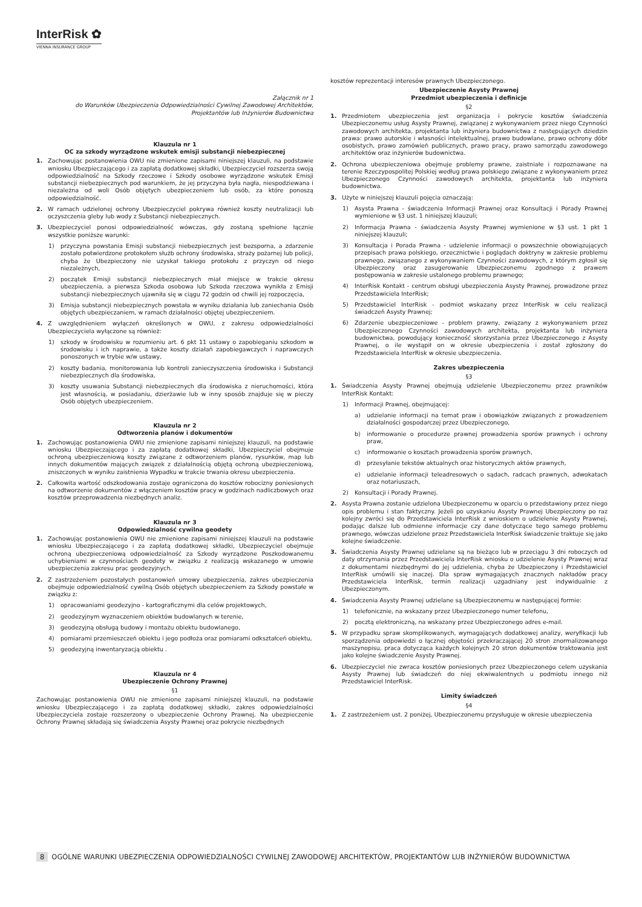InterRisk ✿
VIENNA INSURANCE GROUP
Załącznik nr 1
do Warunków Ubezpieczenia Odpowiedzialności Cywilnej Zawodowej Architektów,
Projektantów lub Inżynierów Budownictwa
Klauzula nr 1
OC za szkody wyrządzone wskutek emisji substancji niebezpiecznej
1. Zachowując postanowienia OWU nie zmienione zapisami niniejszej klauzuli, na podstawie wniosku Ubezpieczającego i za zapłatą dodatkowej składki, Ubezpieczyciel rozszerza swoją odpowiedzialność na Szkody rzeczowe i Szkody osobowe wyrządzone wskutek Emisji substancji niebezpiecznych pod warunkiem, że jej przyczyna była nagła, niespodziewana i niezależna od woli Osób objętych ubezpieczeniem lub osób, za które ponoszą odpowiedzialność.
2. W ramach udzielonej ochrony Ubezpieczyciel pokrywa również koszty neutralizacji lub oczyszczenia gleby lub wody z Substancji niebezpiecznych.
3. Ubezpieczyciel ponosi odpowiedzialność wówczas, gdy zostaną spełnione łącznie wszystkie poniższe warunki:
1) przyczyna powstania Emisji substancji niebezpiecznych jest bezsporna, a zdarzenie zostało potwierdzone protokołem służb ochrony środowiska, straży pożarnej lub policji, chyba że Ubezpieczony nie uzyskał takiego protokołu z przyczyn od niego niezależnych,
2) początek Emisji substancji niebezpiecznych miał miejsce w trakcie okresu ubezpieczenia, a pierwsza Szkoda osobowa lub Szkoda rzeczowa wynikła z Emisji substancji niebezpiecznych ujawniła się w ciągu 72 godzin od chwili jej rozpoczęcia,
3) Emisja substancji niebezpiecznych powstała w wyniku działania lub zaniechania Osób objętych ubezpieczaniem, w ramach działalności objętej ubezpieczeniem.
4. Z uwzględnieniem wyłączeń określonych w OWU, z zakresu odpowiedzialności Ubezpieczyciela wyłączone są również:
1) szkody w środowisku w rozumieniu art. 6 pkt 11 ustawy o zapobieganiu szkodom w środowisku i ich naprawie, a także koszty działań zapobiegawczych i naprawczych ponoszonych w trybie w/w ustawy,
2) koszty badania, monitorowania lub kontroli zanieczyszczenia środowiska i Substancji niebezpiecznych dla środowiska,
3) koszty usuwania Substancji niebezpiecznych dla środowiska z nieruchomości, która jest własnością, w posiadaniu, dzierżawie lub w inny sposób znajduje się w pieczy Osób objętych ubezpieczeniem.
Klauzula nr 2
Odtworzenia planów i dokumentów
1. Zachowując postanowienia OWU nie zmienione zapisami niniejszej klauzuli, na podstawie wniosku Ubezpieczającego i za zapłatą dodatkowej składki, Ubezpieczyciel obejmuje ochroną ubezpieczeniową koszty związane z odtworzeniem planów, rysunków, map lub innych dokumentów mających związek z działalnością objętą ochroną ubezpieczeniową, zniszczonych w wyniku zaistnienia Wypadku w trakcie trwania okresu ubezpieczenia.
2. Całkowita wartość odszkodowania zostaje ograniczona do kosztów robocizny poniesionych na odtworzenie dokumentów z włączeniem kosztów pracy w godzinach nadliczbowych oraz kosztów przeprowadzenia niezbędnych analiz.
Klauzula nr 3
Odpowiedzialność cywilna geodety
1. Zachowując postanowienia OWU nie zmienione zapisami niniejszej klauzuli na podstawie wniosku Ubezpieczającego i za zapłatą dodatkowej składki, Ubezpieczyciel obejmuje ochroną ubezpieczeniową odpowiedzialność za Szkody wyrządzone Poszkodowanemu uchybieniami w czynnościach geodety w związku z realizacją wskazanego w umowie ubezpieczenia zakresu prac geodezyjnych.
2. Z zastrzeżeniem pozostałych postanowień umowy ubezpieczenia, zakres ubezpieczenia obejmuje odpowiedzialność cywilną Osób objętych ubezpieczeniem za Szkody powstałe w związku z:
1) opracowaniami geodezyjno - kartograficznymi dla celów projektowych,
2) geodezyjnym wyznaczeniem obiektów budowlanych w terenie,
3) geodezyjną obsługą budowy i montażu obiektu budowlanego,
4) pomiarami przemieszczeń obiektu i jego podłoża oraz pomiarami odkształceń obiektu,
5) geodezyjną inwentaryzacją obiektu .
Klauzula nr 4
Ubezpieczenie Ochrony Prawnej
§1
Zachowując postanowienia OWU nie zmienione zapisami niniejszej klauzuli, na podstawie wniosku Ubezpieczającego i za zapłatą dodatkowej składki, zakres odpowiedzialności Ubezpieczyciela zostaje rozszerzony o ubezpieczenie Ochrony Prawnej. Na ubezpieczenie Ochrony Prawnej składają się świadczenia Asysty Prawnej oraz pokrycie niezbędnych
kosztów reprezentacji interesów prawnych Ubezpieczonego.
Ubezpieczenie Asysty Prawnej
Przedmiot ubezpieczenia i definicje
§2
1. Przedmiotem ubezpieczenia jest organizacja i pokrycie kosztów świadczenia Ubezpieczonemu usług Asysty Prawnej, związanej z wykonywaniem przez niego Czynności zawodowych architekta, projektanta lub inżyniera budownictwa z następujących dziedzin prawa: prawo autorskie i własności intelektualnej, prawo budowlane, prawo ochrony dóbr osobistych, prawo zamówień publicznych, prawo pracy, prawo samorządu zawodowego architektów oraz inżynierów budownictwa.
2. Ochrona ubezpieczeniowa obejmuje problemy prawne, zaistniałe i rozpoznawane na terenie Rzeczypospolitej Polskiej według prawa polskiego związane z wykonywaniem przez Ubezpieczonego Czynności zawodowych architekta, projektanta lub inżyniera budownictwa.
3. Użyte w niniejszej klauzuli pojęcia oznaczają:
1) Asysta Prawna - świadczenia Informacji Prawnej oraz Konsultacji i Porady Prawnej wymienione w §3 ust. 1 niniejszej klauzuli;
2) Informacja Prawna - świadczenia Asysty Prawnej wymienione w §3 ust. 1 pkt 1 niniejszej klauzuli;
3) Konsultacja i Porada Prawna - udzielenie informacji o powszechnie obowiązujących przepisach prawa polskiego, orzecznictwie i poglądach doktryny w zakresie problemu prawnego, związanego z wykonywaniem Czynności zawodowych, z którym zgłosił się Ubezpieczony oraz zasugerowanie Ubezpieczonemu zgodnego z prawem postępowania w zakresie ustalonego problemu prawnego;
4) InterRisk Kontakt - centrum obsługi ubezpieczenia Asysty Prawnej, prowadzone przez Przedstawiciela InterRisk;
5) Przedstawiciel InterRisk - podmiot wskazany przez InterRisk w celu realizacji świadczeń Asysty Prawnej;
6) Zdarzenie ubezpieczeniowe - problem prawny, związany z wykonywaniem przez Ubezpieczonego Czynności zawodowych architekta, projektanta lub inżyniera budownictwa, powodujący konieczność skorzystania przez Ubezpieczonego z Asysty Prawnej, o ile wystąpił on w okresie ubezpieczenia i został zgłoszony do Przedstawiciela InterRisk w okresie ubezpieczenia.
Zakres ubezpieczenia
§3
1. Świadczenia Asysty Prawnej obejmują udzielenie Ubezpieczonemu przez prawników InterRisk Kontakt:
1) Informacji Prawnej, obejmującej:
a) udzielanie informacji na temat praw i obowiązków związanych z prowadzeniem działalności gospodarczej przez Ubezpieczonego,
b) informowanie o procedurze prawnej prowadzenia sporów prawnych i ochrony praw,
c) informowanie o kosztach prowadzenia sporów prawnych,
d) przesyłanie tekstów aktualnych oraz historycznych aktów prawnych,
e) udzielanie informacji teleadresowych o sądach, radcach prawnych, adwokatach oraz notariuszach,
2) Konsultacji i Porady Prawnej.
2. Asysta Prawna zostanie udzielona Ubezpieczonemu w oparciu o przedstawiony przez niego opis problemu i stan faktyczny. Jeżeli po uzyskaniu Asysty Prawnej Ubezpieczony po raz kolejny zwróci się do Przedstawiciela InterRisk z wnioskiem o udzielenie Asysty Prawnej, podając dalsze lub odmienne informacje czy dane dotyczące tego samego problemu prawnego, wówczas udzielone przez Przedstawiciela InterRisk świadczenie traktuje się jako kolejne świadczenie.
3. Świadczenia Asysty Prawnej udzielane są na bieżąco lub w przeciągu 3 dni roboczych od daty otrzymania przez Przedstawiciela InterRisk wniosku o udzielenie Asysty Prawnej wraz z dokumentami niezbędnymi do jej udzielenia, chyba że Ubezpieczony i Przedstawiciel InterRisk umówili się inaczej. Dla spraw wymagających znacznych nakładów pracy Przedstawiciela InterRisk, termin realizacji uzgadniany jest indywidualnie z Ubezpieczonym.
4. Świadczenia Asysty Prawnej udzielane są Ubezpieczonemu w następującej formie:
1) telefonicznie, na wskazany przez Ubezpieczonego numer telefonu,
2) pocztą elektroniczną, na wskazany przez Ubezpieczonego adres e-mail.
5. W przypadku spraw skomplikowanych, wymagających dodatkowej analizy, weryfikacji lub sporządzenia odpowiedzi o łącznej objętości przekraczającej 20 stron znormalizowanego maszynopisu, praca dotycząca każdych kolejnych 20 stron dokumentów traktowania jest jako kolejne świadczenie Asysty Prawnej.
6. Ubezpieczyciel nie zwraca kosztów poniesionych przez Ubezpieczonego celem uzyskania Asysty Prawnej lub świadczeń do niej ekwiwalentnych u podmiotu innego niż Przedstawiciel InterRisk.
Limity świadczeń
§4
1. Z zastrzeżeniem ust. 2 poniżej, Ubezpieczonemu przysługuje w okresie ubezpieczenia
8 OGÓLNE WARUNKI UBEZPIECZENIA ODPOWIEDZIALNOŚCI CYWILNEJ ZAWODOWEJ ARCHITEKTÓW, PROJEKTANTÓW LUB INŻYNIERÓW BUDOWNICTWA